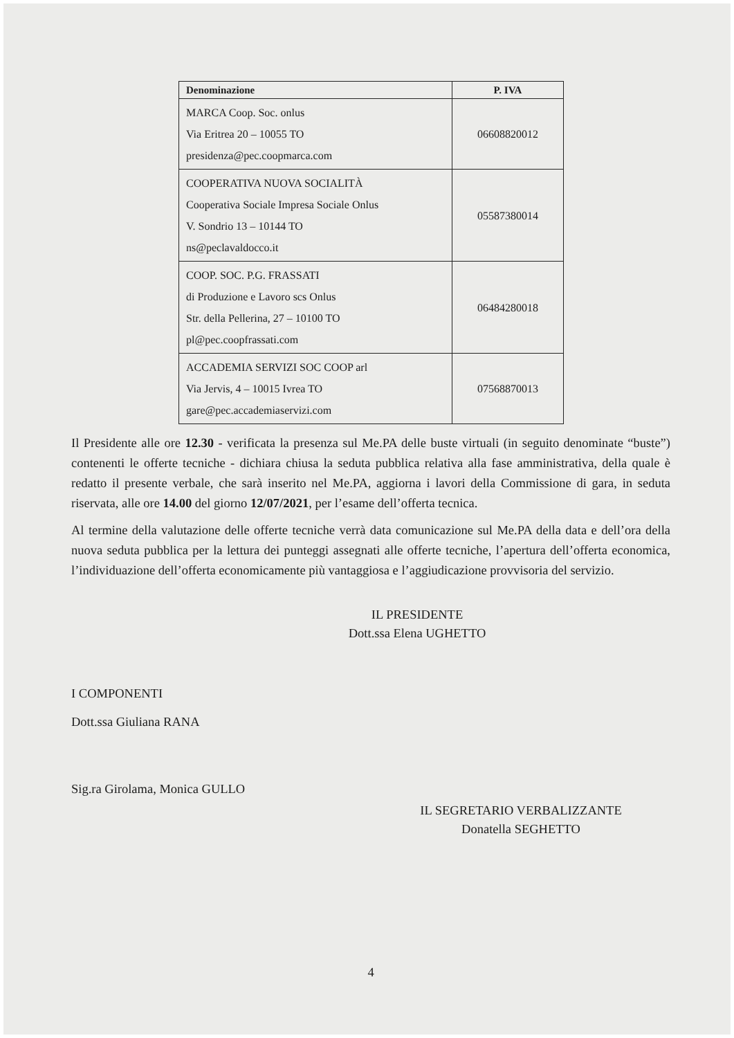| Denominazione | P. IVA |
| --- | --- |
| MARCA Coop. Soc. onlus Via Eritrea 20 – 10055 TO presidenza@pec.coopmarca.com | 06608820012 |
| COOPERATIVA NUOVA SOCIALITÀ Cooperativa Sociale Impresa Sociale Onlus V. Sondrio 13 – 10144 TO ns@peclavaldocco.it | 05587380014 |
| COOP. SOC. P.G. FRASSATI di Produzione e Lavoro scs Onlus Str. della Pellerina, 27 – 10100 TO pl@pec.coopfrassati.com | 06484280018 |
| ACCADEMIA SERVIZI SOC COOP arl Via Jervis, 4 – 10015 Ivrea TO gare@pec.accademiaservizi.com | 07568870013 |
Il Presidente alle ore 12.30 - verificata la presenza sul Me.PA delle buste virtuali (in seguito denominate “buste”) contenenti le offerte tecniche - dichiara chiusa la seduta pubblica relativa alla fase amministrativa, della quale è redatto il presente verbale, che sarà inserito nel Me.PA, aggiorna i lavori della Commissione di gara, in seduta riservata, alle ore 14.00 del giorno 12/07/2021, per l’esame dell’offerta tecnica.
Al termine della valutazione delle offerte tecniche verrà data comunicazione sul Me.PA della data e dell’ora della nuova seduta pubblica per la lettura dei punteggi assegnati alle offerte tecniche, l’apertura dell’offerta economica, l’individuazione dell’offerta economicamente più vantaggiosa e l’aggiudicazione provvisoria del servizio.
IL PRESIDENTE
Dott.ssa Elena UGHETTO
I COMPONENTI
Dott.ssa Giuliana RANA
Sig.ra Girolama, Monica GULLO
IL SEGRETARIO VERBALIZZANTE
Donatella SEGHETTO
4